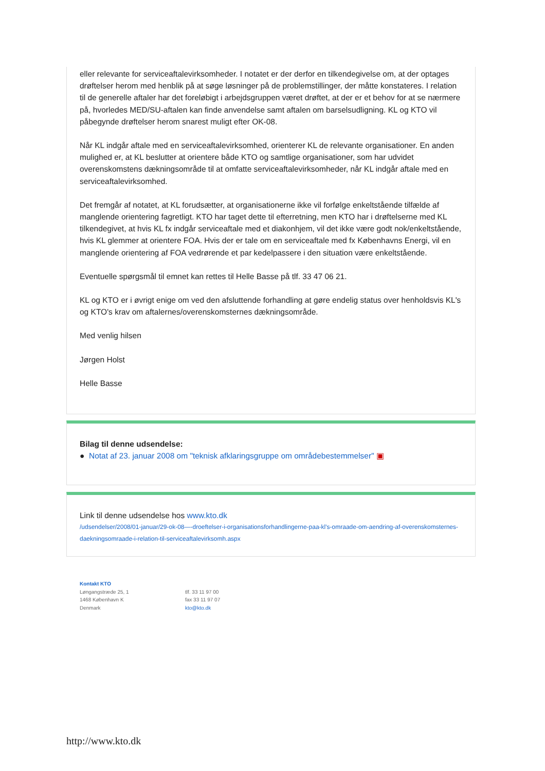eller relevante for serviceaftalevirksomheder. I notatet er der derfor en tilkendegivelse om, at der optages drøftelser herom med henblik på at søge løsninger på de problemstillinger, der måtte konstateres. I relation til de generelle aftaler har det foreløbigt i arbejdsgruppen været drøftet, at der er et behov for at se nærmere på, hvorledes MED/SU-aftalen kan finde anvendelse samt aftalen om barselsudligning. KL og KTO vil påbegynde drøftelser herom snarest muligt efter OK-08.
Når KL indgår aftale med en serviceaftalevirksomhed, orienterer KL de relevante organisationer. En anden mulighed er, at KL beslutter at orientere både KTO og samtlige organisationer, som har udvidet overenskomstens dækningsområde til at omfatte serviceaftalevirksomheder, når KL indgår aftale med en serviceaftalevirksomhed.
Det fremgår af notatet, at KL forudsætter, at organisationerne ikke vil forfølge enkeltstående tilfælde af manglende orientering fagretligt. KTO har taget dette til efterretning, men KTO har i drøftelserne med KL tilkendegivet, at hvis KL fx indgår serviceaftale med et diakonhjem, vil det ikke være godt nok/enkeltstående, hvis KL glemmer at orientere FOA. Hvis der er tale om en serviceaftale med fx Københavns Energi, vil en manglende orientering af FOA vedrørende et par kedelpassere i den situation være enkeltstående.
Eventuelle spørgsmål til emnet kan rettes til Helle Basse på tlf. 33 47 06 21.
KL og KTO er i øvrigt enige om ved den afsluttende forhandling at gøre endelig status over henholdsvis KL's og KTO's krav om aftalernes/overenskomsternes dækningsområde.
Med venlig hilsen
Jørgen Holst
Helle Basse
Bilag til denne udsendelse:
● Notat af 23. januar 2008 om "teknisk afklaringsgruppe om områdebestemmelser" ▣
Link til denne udsendelse hos www.kto.dk
/udsendelser/2008/01-januar/29-ok-08—-droeftelser-i-organisationsforhandlingerne-paa-kl's-omraade-om-aendring-af-overenskomsternes-daekningsomraade-i-relation-til-serviceaftalevirksomh.aspx
Kontakt KTO
Løngangstræde 25, 1
1468 København K
Denmark
tlf. 33 11 97 00
fax 33 11 97 07
kto@kto.dk
http://www.kto.dk